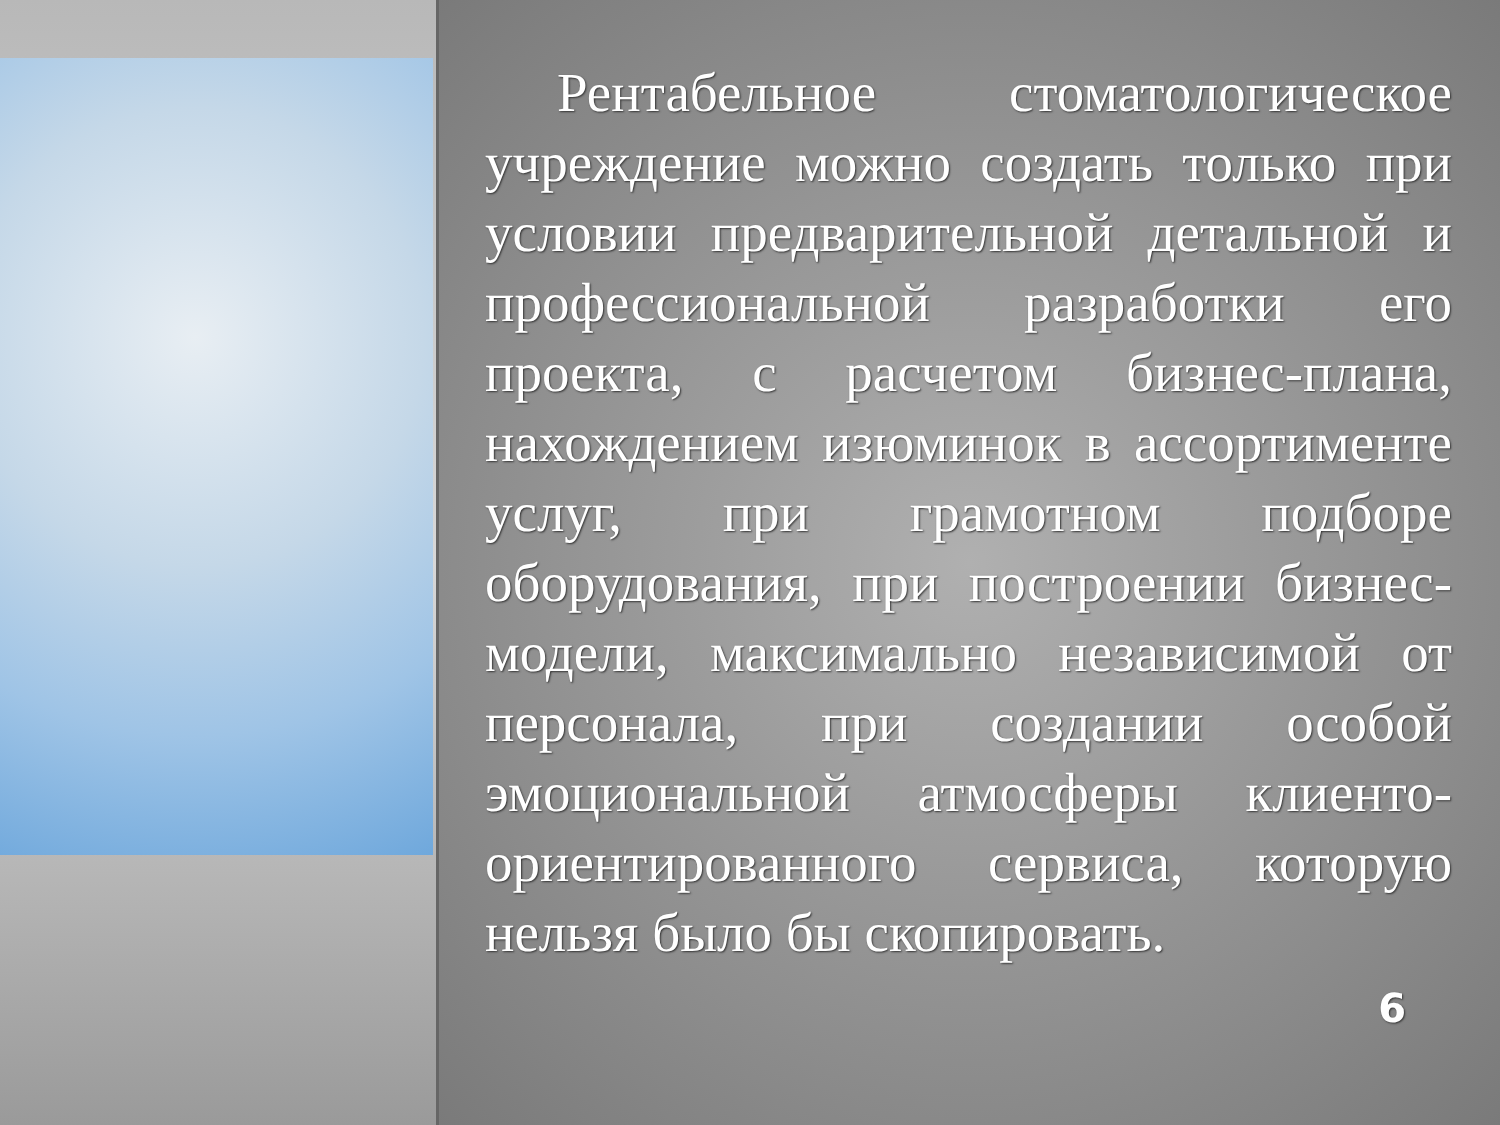Рентабельное стоматологическое учреждение можно создать только при условии предварительной детальной и профессиональной разработки его проекта, с расчетом бизнес-плана, нахождением изюминок в ассортименте услуг, при грамотном подборе оборудования, при построении бизнес-модели, максимально независимой от персонала, при создании особой эмоциональной атмосферы клиенто-ориентированного сервиса, которую нельзя было бы скопировать.
6